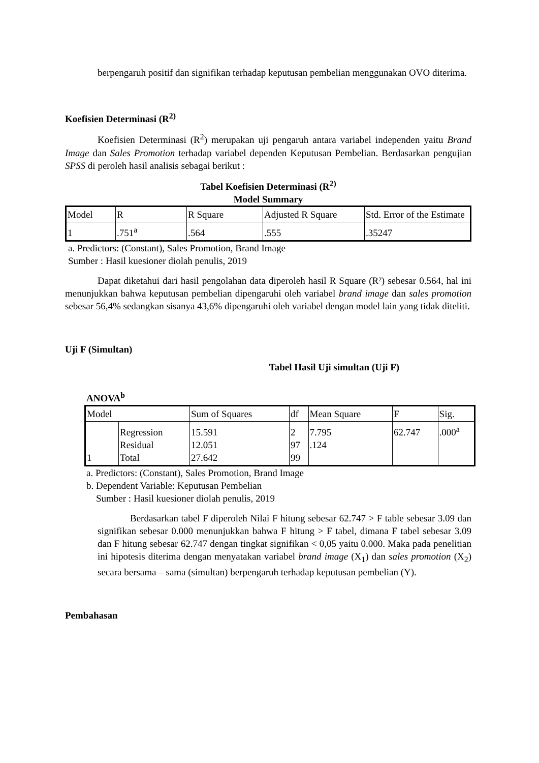berpengaruh positif dan signifikan terhadap keputusan pembelian menggunakan OVO diterima.
Koefisien Determinasi (R<sup>2)</sup>
Koefisien Determinasi (R<sup>2</sup>) merupakan uji pengaruh antara variabel independen yaitu Brand Image dan Sales Promotion terhadap variabel dependen Keputusan Pembelian. Berdasarkan pengujian SPSS di peroleh hasil analisis sebagai berikut :
Tabel Koefisien Determinasi (R<sup>2)</sup>
Model Summary
| Model | R | R Square | Adjusted R Square | Std. Error of the Estimate |
| 1 | .751<sup>a</sup> | .564 | .555 | .35247 |
a. Predictors: (Constant), Sales Promotion, Brand Image
Sumber : Hasil kuesioner diolah penulis, 2019
Dapat diketahui dari hasil pengolahan data diperoleh hasil R Square (R²) sebesar 0.564, hal ini menunjukkan bahwa keputusan pembelian dipengaruhi oleh variabel brand image dan sales promotion sebesar 56,4% sedangkan sisanya 43,6% dipengaruhi oleh variabel dengan model lain yang tidak diteliti.
Uji F (Simultan)
Tabel Hasil Uji simultan (Uji F)
ANOVA<sup>b</sup>
| Model | | Sum of Squares | df | Mean Square | F | Sig. |
| 1 | Regression Residual Total | 15.591 12.051 27.642 | 2 97 99 | 7.795 .124 | 62.747 | .000<sup>a</sup> |
a. Predictors: (Constant), Sales Promotion, Brand Image
b. Dependent Variable: Keputusan Pembelian
Sumber : Hasil kuesioner diolah penulis, 2019
Berdasarkan tabel F diperoleh Nilai F hitung sebesar 62.747 > F table sebesar 3.09 dan signifikan sebesar 0.000 menunjukkan bahwa F hitung > F tabel, dimana F tabel sebesar 3.09 dan F hitung sebesar 62.747 dengan tingkat signifikan < 0,05 yaitu 0.000. Maka pada penelitian ini hipotesis diterima dengan menyatakan variabel brand image (X<sub>1</sub>) dan sales promotion (X<sub>2</sub>) secara bersama – sama (simultan) berpengaruh terhadap keputusan pembelian (Y).
Pembahasan